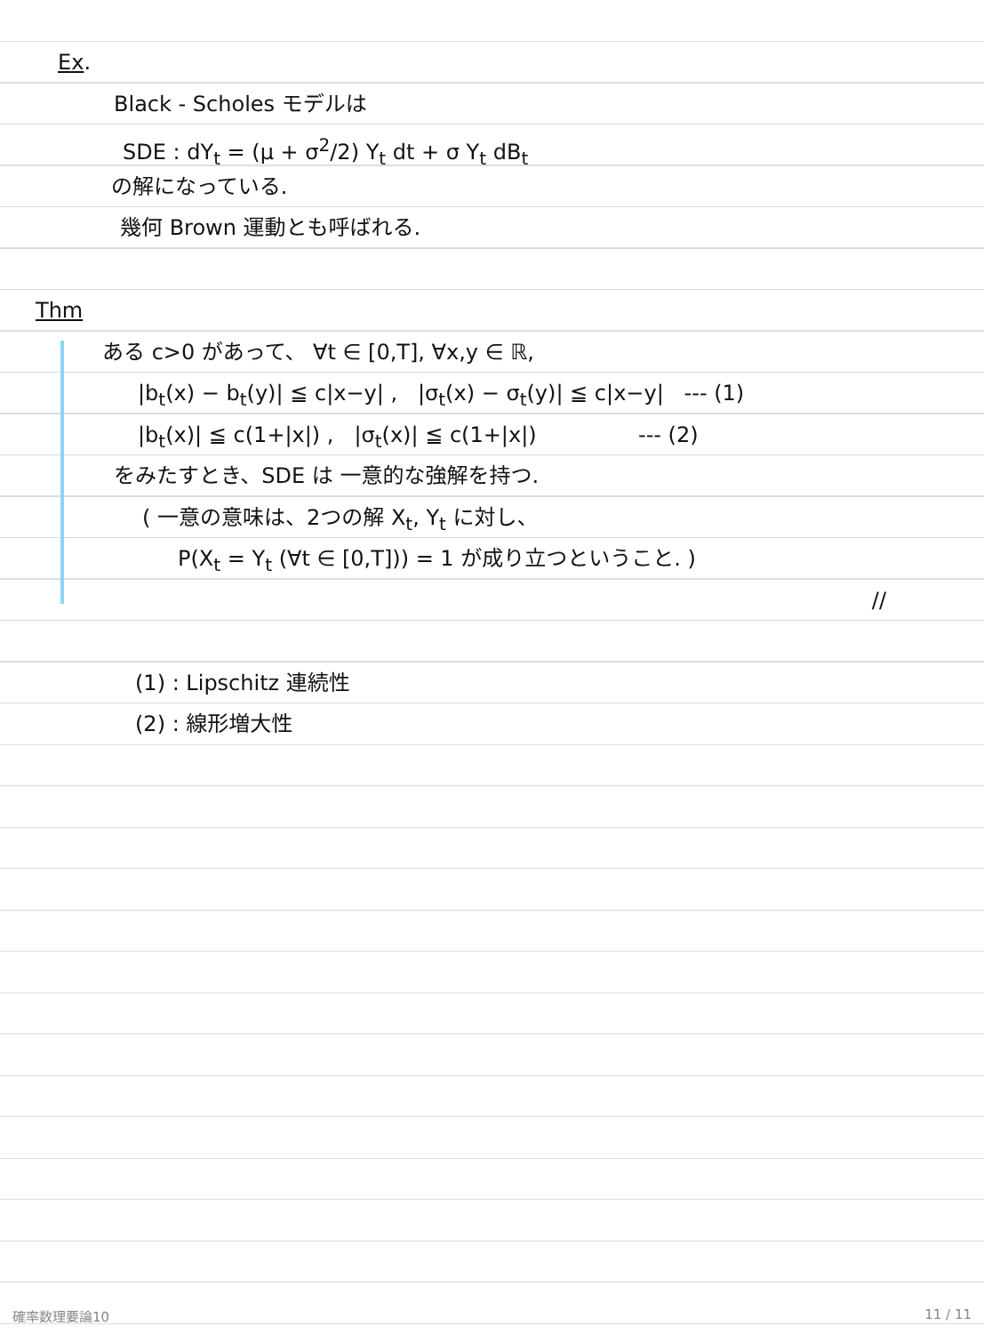Ex.
Black - Scholes モデルは
SDE : dY<sub>t</sub> = (μ + σ<sup>2</sup>/2) Y<sub>t</sub> dt + σ Y<sub>t</sub> dB<sub>t</sub>
の解になっている.
幾何 Brown 運動とも呼ばれる.
Thm
ある c>0 があって、 ∀t ∈ [0,T], ∀x,y ∈ ℝ,
|b<sub>t</sub>(x) − b<sub>t</sub>(y)| ≦ c|x−y| , |σ<sub>t</sub>(x) − σ<sub>t</sub>(y)| ≦ c|x−y| --- (1)
|b<sub>t</sub>(x)| ≦ c(1+|x|) , |σ<sub>t</sub>(x)| ≦ c(1+|x|) --- (2)
をみたすとき、SDE は 一意的な強解を持つ.
( 一意の意味は、2つの解 X<sub>t</sub>, Y<sub>t</sub> に対し、
P(X<sub>t</sub> = Y<sub>t</sub> (∀t ∈ [0,T])) = 1 が成り立つということ. )
//
(1) : Lipschitz 連続性
(2) : 線形増大性
確率数理要論10 11 / 11